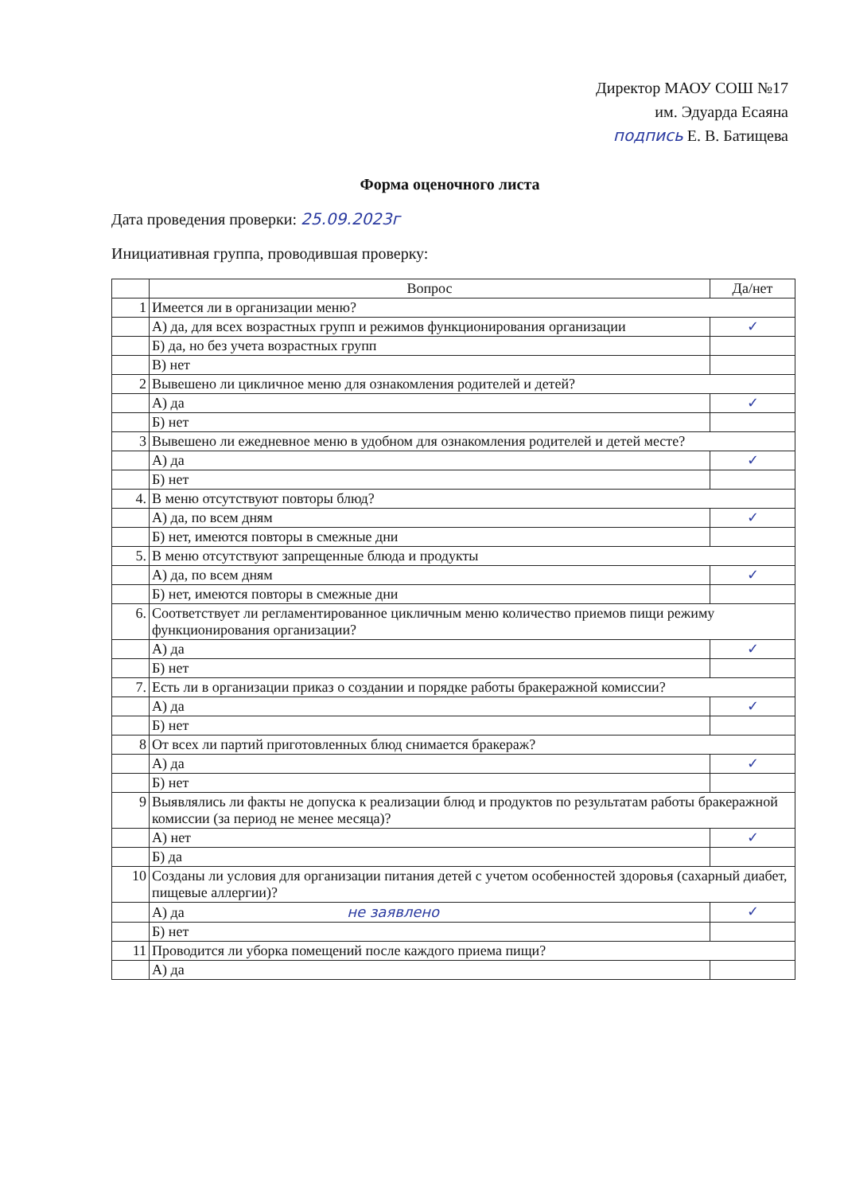Директор МАОУ СОШ №17
им. Эдуарда Есаяна
подпись Е. В. Батищева
Форма оценочного листа
Дата проведения проверки: 25.09.2023г
Инициативная группа, проводившая проверку:
| | Вопрос | Да/нет |
| --- | --- | --- |
| 1 | Имеется ли в организации меню? | |
| | А) да, для всех возрастных групп и режимов функционирования организации | ✓ |
| | Б) да, но без учета возрастных групп | |
| | В) нет | |
| 2 | Вывешено ли цикличное меню для ознакомления родителей и детей? | |
| | А) да | ✓ |
| | Б) нет | |
| 3 | Вывешено ли ежедневное меню в удобном для ознакомления родителей и детей месте? | |
| | А) да | ✓ |
| | Б) нет | |
| 4. | В меню отсутствуют повторы блюд? | |
| | А) да, по всем дням | ✓ |
| | Б) нет, имеются повторы в смежные дни | |
| 5. | В меню отсутствуют запрещенные блюда и продукты | |
| | А) да, по всем дням | ✓ |
| | Б) нет, имеются повторы в смежные дни | |
| 6. | Соответствует ли регламентированное цикличным меню количество приемов пищи режиму функционирования организации? | |
| | А) да | ✓ |
| | Б) нет | |
| 7. | Есть ли в организации приказ о создании и порядке работы бракеражной комиссии? | |
| | А) да | ✓ |
| | Б) нет | |
| 8 | От всех ли партий приготовленных блюд снимается бракераж? | |
| | А) да | ✓ |
| | Б) нет | |
| 9 | Выявлялись ли факты не допуска к реализации блюд и продуктов по результатам работы бракеражной комиссии (за период не менее месяца)? | |
| | А) нет | ✓ |
| | Б) да | |
| 10 | Созданы ли условия для организации питания детей с учетом особенностей здоровья (сахарный диабет, пищевые аллергии)? | |
| | А) да не заявлено | ✓ |
| | Б) нет | |
| 11 | Проводится ли уборка помещений после каждого приема пищи? | |
| | А) да | |